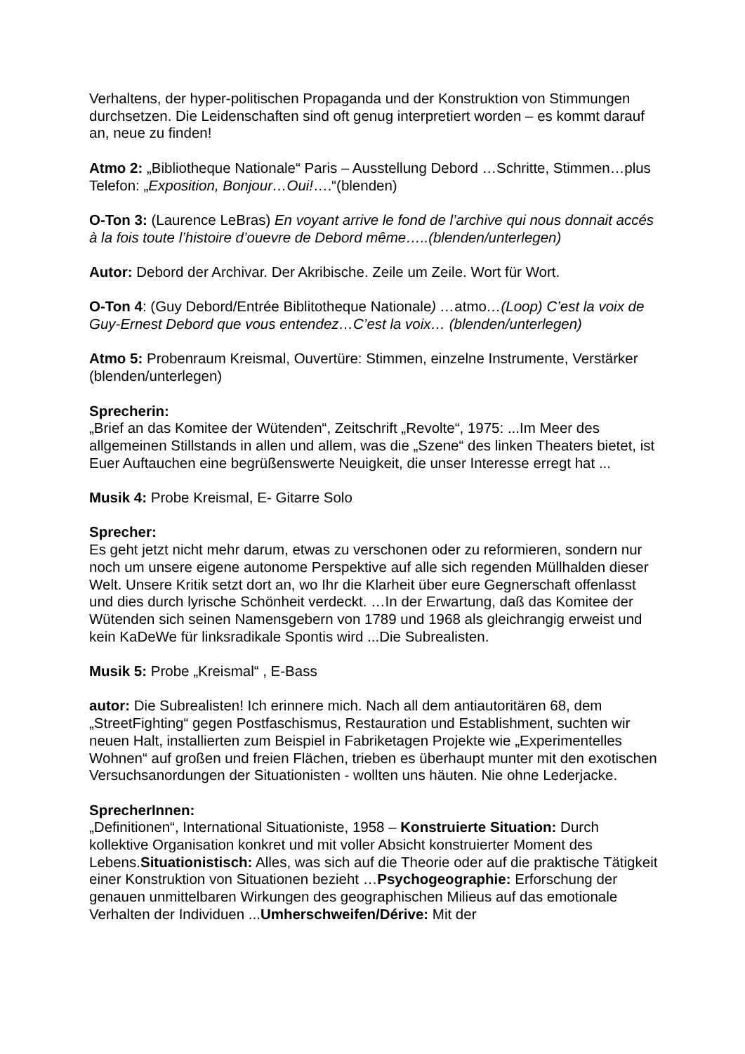Verhaltens, der hyper-politischen Propaganda und der Konstruktion von Stimmungen durchsetzen. Die Leidenschaften sind oft genug interpretiert worden – es kommt darauf an, neue zu finden!
Atmo 2: „Bibliotheque Nationale“ Paris – Ausstellung Debord …Schritte, Stimmen…plus Telefon: „Exposition, Bonjour…Oui!….“(blenden)
O-Ton 3: (Laurence LeBras) En voyant arrive le fond de l’archive qui nous donnait accés à la fois toute l’histoire d’ouevre de Debord même…..(blenden/unterlegen)
Autor: Debord der Archivar. Der Akribische. Zeile um Zeile. Wort für Wort.
O-Ton 4: (Guy Debord/Entrée Biblitotheque Nationale) …atmo…(Loop) C’est la voix de Guy-Ernest Debord que vous entendez…C’est la voix… (blenden/unterlegen)
Atmo 5: Probenraum Kreismal, Ouvertüre: Stimmen, einzelne Instrumente, Verstärker (blenden/unterlegen)
Sprecherin:
„Brief an das Komitee der Wütenden“, Zeitschrift „Revolte“, 1975: ...Im Meer des allgemeinen Stillstands in allen und allem, was die „Szene“ des linken Theaters bietet, ist Euer Auftauchen eine begrüßenswerte Neuigkeit, die unser Interesse erregt hat ...
Musik 4: Probe Kreismal, E- Gitarre Solo
Sprecher:
Es geht jetzt nicht mehr darum, etwas zu verschonen oder zu reformieren, sondern nur noch um unsere eigene autonome Perspektive auf alle sich regenden Müllhalden dieser Welt. Unsere Kritik setzt dort an, wo Ihr die Klarheit über eure Gegnerschaft offenlasst und dies durch lyrische Schönheit verdeckt. …In der Erwartung, daß das Komitee der Wütenden sich seinen Namensgebern von 1789 und 1968 als gleichrangig erweist und kein KaDeWe für linksradikale Spontis wird ...Die Subrealisten.
Musik 5: Probe „Kreismal“ , E-Bass
autor: Die Subrealisten! Ich erinnere mich. Nach all dem antiautoritären 68, dem „StreetFighting“ gegen Postfaschismus, Restauration und Establishment, suchten wir neuen Halt, installierten zum Beispiel in Fabriketagen Projekte wie „Experimentelles Wohnen“ auf großen und freien Flächen, trieben es überhaupt munter mit den exotischen Versuchsanordungen der Situationisten - wollten uns häuten. Nie ohne Lederjacke.
SprecherInnen:
„Definitionen“, International Situationiste, 1958 – Konstruierte Situation: Durch kollektive Organisation konkret und mit voller Absicht konstruierter Moment des Lebens.Situationistisch: Alles, was sich auf die Theorie oder auf die praktische Tätigkeit einer Konstruktion von Situationen bezieht …Psychogeographie: Erforschung der genauen unmittelbaren Wirkungen des geographischen Milieus auf das emotionale Verhalten der Individuen ...Umherschweifen/Dérive: Mit der